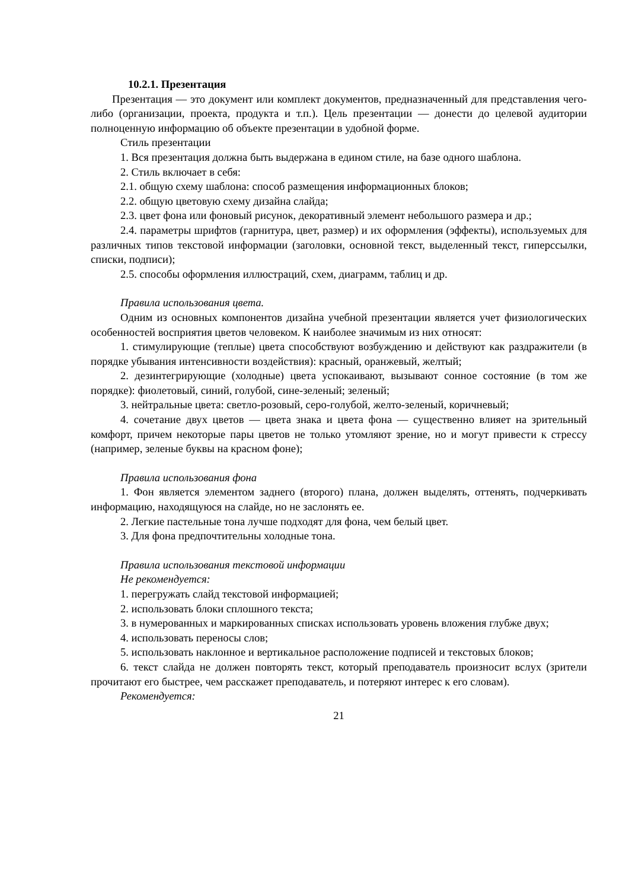10.2.1. Презентация
Презентация — это документ или комплект документов, предназначенный для представления чего-либо (организации, проекта, продукта и т.п.). Цель презентации — донести до целевой аудитории полноценную информацию об объекте презентации в удобной форме.
Стиль презентации
1. Вся презентация должна быть выдержана в едином стиле, на базе одного шаблона.
2. Стиль включает в себя:
2.1. общую схему шаблона: способ размещения информационных блоков;
2.2. общую цветовую схему дизайна слайда;
2.3. цвет фона или фоновый рисунок, декоративный элемент небольшого размера и др.;
2.4. параметры шрифтов (гарнитура, цвет, размер) и их оформления (эффекты), используемых для различных типов текстовой информации (заголовки, основной текст, выделенный текст, гиперссылки, списки, подписи);
2.5. способы оформления иллюстраций, схем, диаграмм, таблиц и др.
Правила использования цвета.
Одним из основных компонентов дизайна учебной презентации является учет физиологических особенностей восприятия цветов человеком. К наиболее значимым из них относят:
1. стимулирующие (теплые) цвета способствуют возбуждению и действуют как раздражители (в порядке убывания интенсивности воздействия): красный, оранжевый, желтый;
2. дезинтегрирующие (холодные) цвета успокаивают, вызывают сонное состояние (в том же порядке): фиолетовый, синий, голубой, сине-зеленый; зеленый;
3. нейтральные цвета: светло-розовый, серо-голубой, желто-зеленый, коричневый;
4. сочетание двух цветов — цвета знака и цвета фона — существенно влияет на зрительный комфорт, причем некоторые пары цветов не только утомляют зрение, но и могут привести к стрессу (например, зеленые буквы на красном фоне);
Правила использования фона
1. Фон является элементом заднего (второго) плана, должен выделять, оттенять, подчеркивать информацию, находящуюся на слайде, но не заслонять ее.
2. Легкие пастельные тона лучше подходят для фона, чем белый цвет.
3. Для фона предпочтительны холодные тона.
Правила использования текстовой информации
Не рекомендуется:
1. перегружать слайд текстовой информацией;
2. использовать блоки сплошного текста;
3. в нумерованных и маркированных списках использовать уровень вложения глубже двух;
4. использовать переносы слов;
5. использовать наклонное и вертикальное расположение подписей и текстовых блоков;
6. текст слайда не должен повторять текст, который преподаватель произносит вслух (зрители прочитают его быстрее, чем расскажет преподаватель, и потеряют интерес к его словам).
Рекомендуется:
21